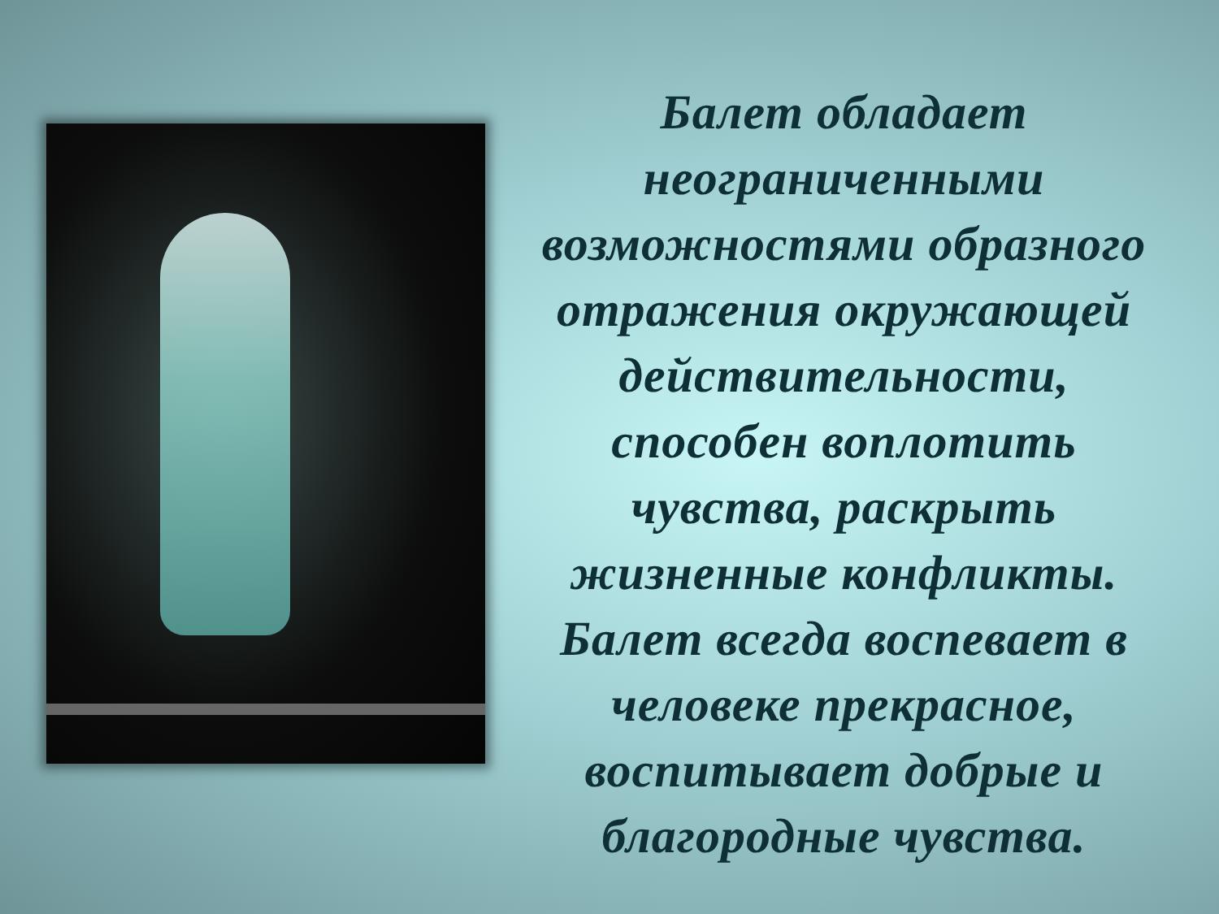Балет обладает
неограниченными
возможностями образного
отражения окружающей
действительности,
способен воплотить
чувства, раскрыть
жизненные конфликты.
Балет всегда воспевает в
человеке прекрасное,
воспитывает добрые и
благородные чувства.